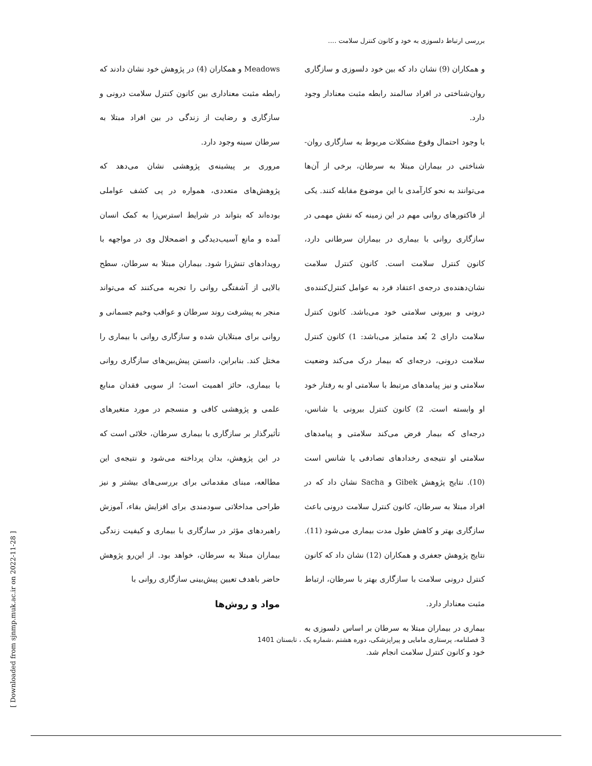بررسی ارتباط دلسوزی به خود و کانون کنترل سلامت ....
و همکاران (9) نشان داد که بین خود دلسوزی و سازگاری روان‌شناختی در افراد سالمند رابطه مثبت معنادار وجود دارد.
با وجود احتمال وقوع مشکلات مربوط به سازگاری روان-شناختی در بیماران مبتلا به سرطان، برخی از آن‌ها می‌توانند به نحو کارآمدی با این موضوع مقابله کنند. یکی از فاکتورهای روانی مهم در این زمینه که نقش مهمی در سازگاری روانی با بیماری در بیماران سرطانی دارد، کانون کنترل سلامت است. کانون کنترل سلامت نشان‌دهنده‌ی درجه‌ی اعتقاد فرد به عوامل کنترل‌کننده‌ی درونی و بیرونی سلامتی خود می‌باشد. کانون کنترل سلامت دارای 2 بُعد متمایز می‌باشد: 1) کانون کنترل سلامت درونی، درجه‌ای که بیمار درک می‌کند وضعیت سلامتی و نیز پیامدهای مرتبط با سلامتی او به رفتار خود او وابسته است. 2) کانون کنترل بیرونی یا شانس، درجه‌ای که بیمار فرض می‌کند سلامتی و پیامدهای سلامتی او نتیجه‌ی رخدادهای تصادفی یا شانس است (10). نتایج پژوهش Gibek و Sacha نشان داد که در افراد مبتلا به سرطان، کانون کنترل سلامت درونی باعث سازگاری بهتر و کاهش طول مدت بیماری می‌شود (11). نتایج پژوهش جعفری و همکاران (12) نشان داد که کانون کنترل درونی سلامت با سازگاری بهتر با سرطان، ارتباط مثبت معنادار دارد.
بیماری در بیماران مبتلا به سرطان بر اساس دلسوزی به خود و کانون کنترل سلامت انجام شد.
Meadows و همکاران (4) در پژوهش خود نشان دادند که رابطه مثبت معناداری بین کانون کنترل سلامت درونی و سازگاری و رضایت از زندگی در بین افراد مبتلا به سرطان سینه وجود دارد.
مروری بر پیشینه‌ی پژوهشی نشان می‌دهد که پژوهش‌های متعددی، همواره در پی کشف عواملی بوده‌اند که بتواند در شرایط استرس‌زا به کمک انسان آمده و مانع آسیب‌دیدگی و اضمحلال وی در مواجهه با رویدادهای تنش‌زا شود. بیماران مبتلا به سرطان، سطح بالایی از آشفتگی روانی را تجربه می‌کنند که می‌تواند منجر به پیشرفت روند سرطان و عواقب وخیم جسمانی و روانی برای مبتلایان شده و سازگاری روانی با بیماری را مختل کند. بنابراین، دانستن پیش‌بین‌های سازگاری روانی با بیماری، حائز اهمیت است؛ از سویی فقدان منابع علمی و پژوهشی کافی و منسجم در مورد متغیرهای تأثیرگذار بر سازگاری با بیماری سرطان، خلائی است که در این پژوهش، بدان پرداخته می‌شود و نتیجه‌ی این مطالعه، مبنای مقدماتی برای بررسی‌های بیشتر و نیز طراحی مداخلاتی سودمندی برای افزایش بقاء، آموزش راهبردهای مؤثر در سازگاری با بیماری و کیفیت زندگی بیماران مبتلا به سرطان، خواهد بود. از این‌رو پژوهش حاضر باهدف تعیین پیش‌بینی سازگاری روانی با
مواد و روش‌ها
3 فصلنامه، پرستاری مامایی و پیراپزشکی، دوره هشتم ،شماره یک ، تابستان 1401
[ Downloaded from sjnmp.muk.ac.ir on 2022-11-28 ]